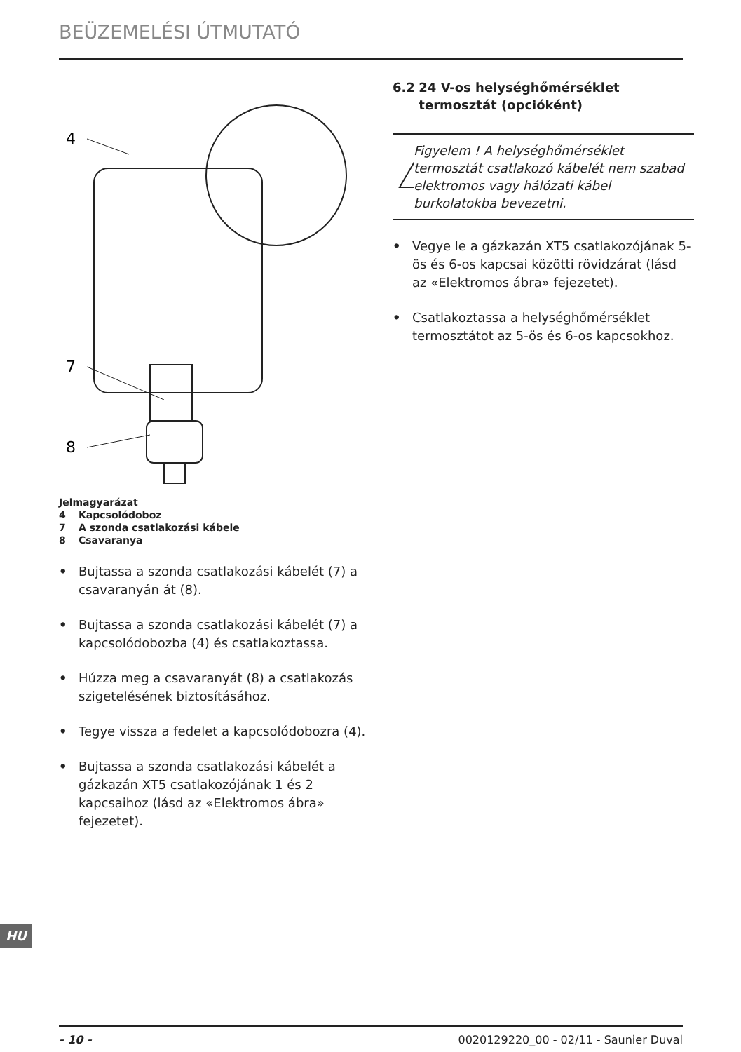BEÜZEMELÉSI ÚTMUTATÓ
4
7
8
Jelmagyarázat
4 Kapcsolódoboz
7 A szonda csatlakozási kábele
8 Csavaranya
• Bujtassa a szonda csatlakozási kábelét (7) a csavaranyán át (8).
• Bujtassa a szonda csatlakozási kábelét (7) a kapcsolódobozba (4) és csatlakoztassa.
• Húzza meg a csavaranyát (8) a csatlakozás szigetelésének biztosításához.
• Tegye vissza a fedelet a kapcsolódobozra (4).
• Bujtassa a szonda csatlakozási kábelét a gázkazán XT5 csatlakozójának 1 és 2 kapcsaihoz (lásd az «Elektromos ábra» fejezetet).
6.2 24 V-os helységhőmérséklet termosztát (opcióként)
!
Figyelem ! A helységhőmérséklet termosztát csatlakozó kábelét nem szabad elektromos vagy hálózati kábel burkolatokba bevezetni.
• Vegye le a gázkazán XT5 csatlakozójának 5-ös és 6-os kapcsai közötti rövidzárat (lásd az «Elektromos ábra» fejezetet).
• Csatlakoztassa a helységhőmérséklet termosztátot az 5-ös és 6-os kapcsokhoz.
HU
- 10 - 0020129220_00 - 02/11 - Saunier Duval